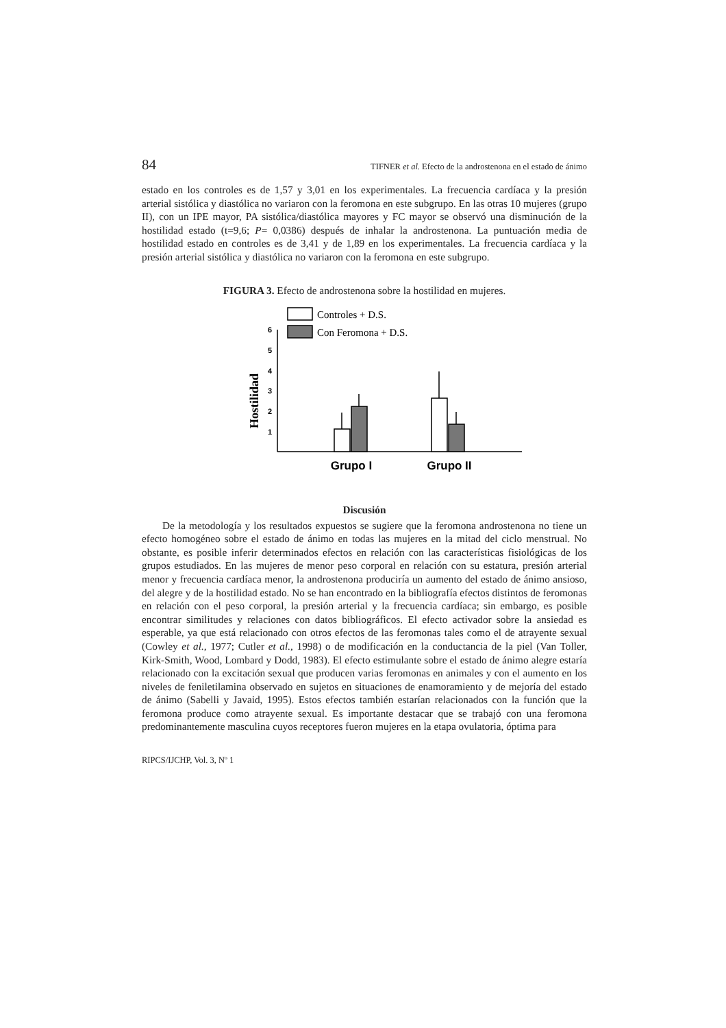84 TIFNER et al. Efecto de la androstenona en el estado de ánimo
estado en los controles es de 1,57 y 3,01 en los experimentales. La frecuencia cardíaca y la presión arterial sistólica y diastólica no variaron con la feromona en este subgrupo. En las otras 10 mujeres (grupo II), con un IPE mayor, PA sistólica/diastólica mayores y FC mayor se observó una disminución de la hostilidad estado (t=9,6; P= 0,0386) después de inhalar la androstenona. La puntuación media de hostilidad estado en controles es de 3,41 y de 1,89 en los experimentales. La frecuencia cardíaca y la presión arterial sistólica y diastólica no variaron con la feromona en este subgrupo.
FIGURA 3. Efecto de androstenona sobre la hostilidad en mujeres.
Controles + D.S.
Con Feromona + D.S.
Hostilidad
6
5
4
3
2
1
Grupo I
Grupo II
Discusión
De la metodología y los resultados expuestos se sugiere que la feromona androstenona no tiene un efecto homogéneo sobre el estado de ánimo en todas las mujeres en la mitad del ciclo menstrual. No obstante, es posible inferir determinados efectos en relación con las características fisiológicas de los grupos estudiados. En las mujeres de menor peso corporal en relación con su estatura, presión arterial menor y frecuencia cardíaca menor, la androstenona produciría un aumento del estado de ánimo ansioso, del alegre y de la hostilidad estado. No se han encontrado en la bibliografía efectos distintos de feromonas en relación con el peso corporal, la presión arterial y la frecuencia cardíaca; sin embargo, es posible encontrar similitudes y relaciones con datos bibliográficos. El efecto activador sobre la ansiedad es esperable, ya que está relacionado con otros efectos de las feromonas tales como el de atrayente sexual (Cowley et al., 1977; Cutler et al., 1998) o de modificación en la conductancia de la piel (Van Toller, Kirk-Smith, Wood, Lombard y Dodd, 1983). El efecto estimulante sobre el estado de ánimo alegre estaría relacionado con la excitación sexual que producen varias feromonas en animales y con el aumento en los niveles de feniletilamina observado en sujetos en situaciones de enamoramiento y de mejoría del estado de ánimo (Sabelli y Javaid, 1995). Estos efectos también estarían relacionados con la función que la feromona produce como atrayente sexual. Es importante destacar que se trabajó con una feromona predominantemente masculina cuyos receptores fueron mujeres en la etapa ovulatoria, óptima para
RIPCS/IJCHP, Vol. 3, Nº 1